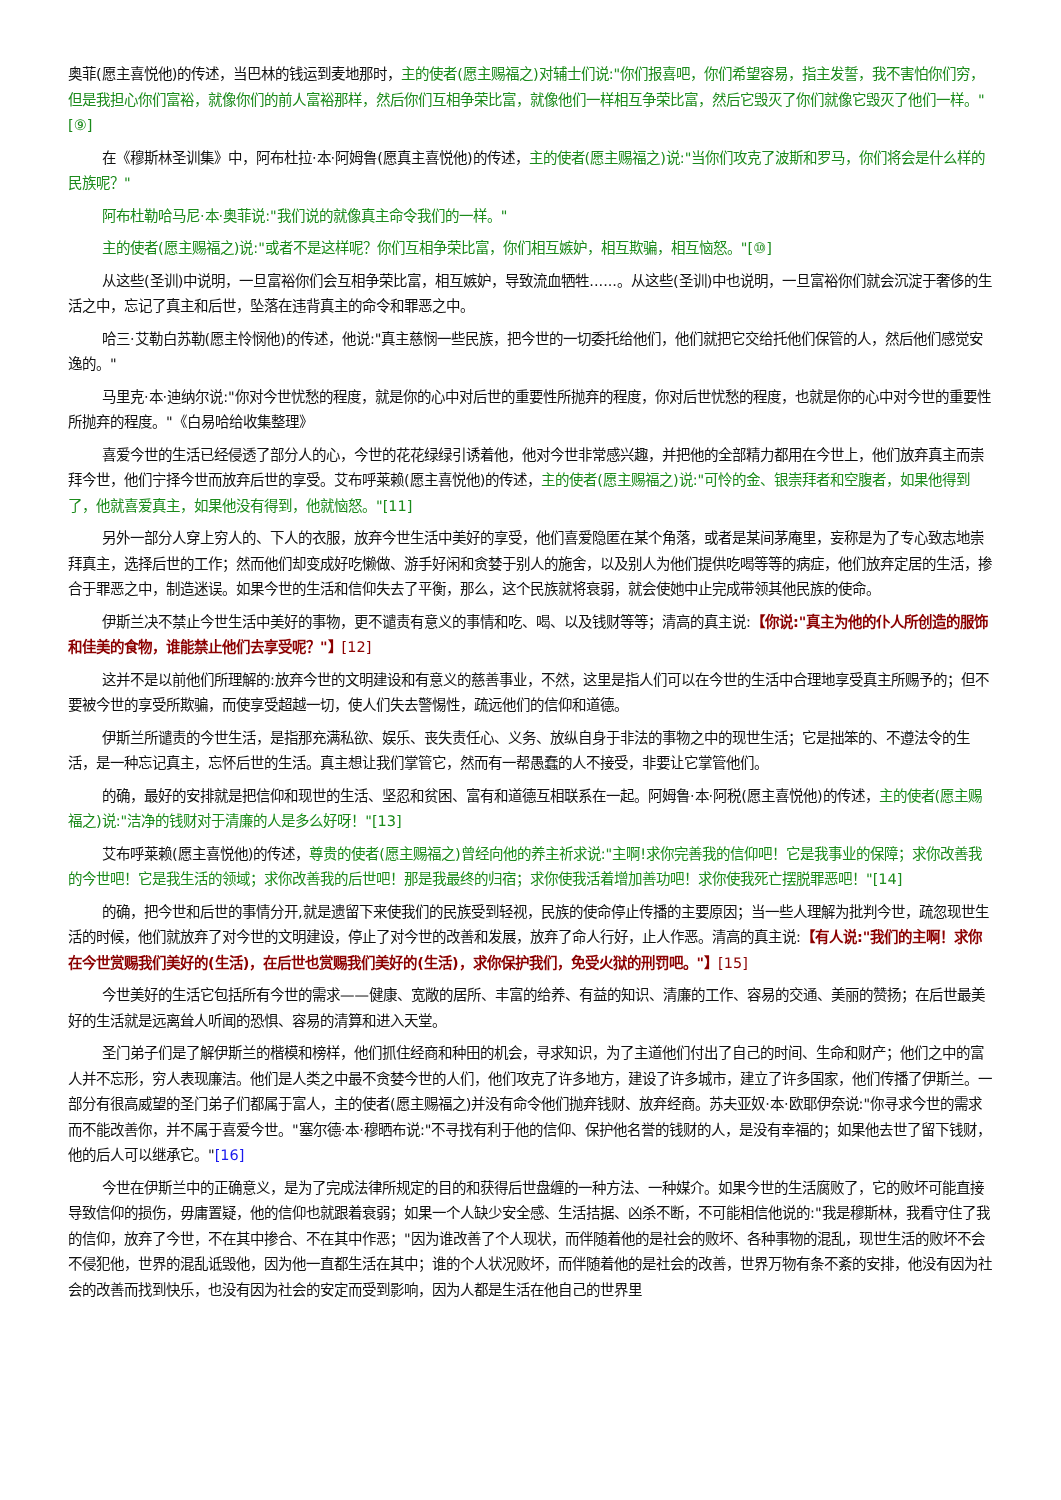奥菲(愿主喜悦他)的传述，当巴林的钱运到麦地那时，主的使者(愿主赐福之)对辅士们说:"你们报喜吧，你们希望容易，指主发誓，我不害怕你们穷，但是我担心你们富裕，就像你们的前人富裕那样，然后你们互相争荣比富，就像他们一样相互争荣比富，然后它毁灭了你们就像它毁灭了他们一样。"[⑨]
在《穆斯林圣训集》中，阿布杜拉·本·阿姆鲁(愿真主喜悦他)的传述，主的使者(愿主赐福之)说:"当你们攻克了波斯和罗马，你们将会是什么样的民族呢？"
阿布杜勒哈马尼·本·奥菲说:"我们说的就像真主命令我们的一样。"
主的使者(愿主赐福之)说:"或者不是这样呢？你们互相争荣比富，你们相互嫉妒，相互欺骗，相互恼怒。"[⑩]
从这些(圣训)中说明，一旦富裕你们会互相争荣比富，相互嫉妒，导致流血牺牲......。从这些(圣训)中也说明，一旦富裕你们就会沉淀于奢侈的生活之中，忘记了真主和后世，坠落在违背真主的命令和罪恶之中。
哈三·艾勒白苏勒(愿主怜悯他)的传述，他说:"真主慈悯一些民族，把今世的一切委托给他们，他们就把它交给托他们保管的人，然后他们感觉安逸的。"
马里克·本·迪纳尔说:"你对今世忧愁的程度，就是你的心中对后世的重要性所抛弃的程度，你对后世忧愁的程度，也就是你的心中对今世的重要性所抛弃的程度。"《白易哈给收集整理》
喜爱今世的生活已经侵透了部分人的心，今世的花花绿绿引诱着他，他对今世非常感兴趣，并把他的全部精力都用在今世上，他们放弃真主而崇拜今世，他们宁择今世而放弃后世的享受。艾布呼莱赖(愿主喜悦他)的传述，主的使者(愿主赐福之)说:"可怜的金、银崇拜者和空腹者，如果他得到了，他就喜爱真主，如果他没有得到，他就恼怒。"[11]
另外一部分人穿上穷人的、下人的衣服，放弃今世生活中美好的享受，他们喜爱隐匿在某个角落，或者是某间茅庵里，妄称是为了专心致志地崇拜真主，选择后世的工作；然而他们却变成好吃懒做、游手好闲和贪婪于别人的施舍，以及别人为他们提供吃喝等等的病症，他们放弃定居的生活，掺合于罪恶之中，制造迷误。如果今世的生活和信仰失去了平衡，那么，这个民族就将衰弱，就会使她中止完成带领其他民族的使命。
伊斯兰决不禁止今世生活中美好的事物，更不谴责有意义的事情和吃、喝、以及钱财等等；清高的真主说:【你说:"真主为他的仆人所创造的服饰和佳美的食物，谁能禁止他们去享受呢？"】[12]
这并不是以前他们所理解的:放弃今世的文明建设和有意义的慈善事业，不然，这里是指人们可以在今世的生活中合理地享受真主所赐予的；但不要被今世的享受所欺骗，而使享受超越一切，使人们失去警惕性，疏远他们的信仰和道德。
伊斯兰所谴责的今世生活，是指那充满私欲、娱乐、丧失责任心、义务、放纵自身于非法的事物之中的现世生活；它是拙笨的、不遵法令的生活，是一种忘记真主，忘怀后世的生活。真主想让我们掌管它，然而有一帮愚蠢的人不接受，非要让它掌管他们。
的确，最好的安排就是把信仰和现世的生活、坚忍和贫困、富有和道德互相联系在一起。阿姆鲁·本·阿税(愿主喜悦他)的传述，主的使者(愿主赐福之)说:"洁净的钱财对于清廉的人是多么好呀！"[13]
艾布呼莱赖(愿主喜悦他)的传述，尊贵的使者(愿主赐福之)曾经向他的养主祈求说:"主啊!求你完善我的信仰吧！它是我事业的保障；求你改善我的今世吧！它是我生活的领域；求你改善我的后世吧！那是我最终的归宿；求你使我活着增加善功吧！求你使我死亡摆脱罪恶吧！"[14]
的确，把今世和后世的事情分开,就是遗留下来使我们的民族受到轻视，民族的使命停止传播的主要原因；当一些人理解为批判今世，疏忽现世生活的时候，他们就放弃了对今世的文明建设，停止了对今世的改善和发展，放弃了命人行好，止人作恶。清高的真主说:【有人说:"我们的主啊！求你在今世赏赐我们美好的(生活)，在后世也赏赐我们美好的(生活)，求你保护我们，免受火狱的刑罚吧。"】[15]
今世美好的生活它包括所有今世的需求——健康、宽敞的居所、丰富的给养、有益的知识、清廉的工作、容易的交通、美丽的赞扬；在后世最美好的生活就是远离耸人听闻的恐惧、容易的清算和进入天堂。
圣门弟子们是了解伊斯兰的楷模和榜样，他们抓住经商和种田的机会，寻求知识，为了主道他们付出了自己的时间、生命和财产；他们之中的富人并不忘形，穷人表现廉洁。他们是人类之中最不贪婪今世的人们，他们攻克了许多地方，建设了许多城市，建立了许多国家，他们传播了伊斯兰。一部分有很高威望的圣门弟子们都属于富人，主的使者(愿主赐福之)并没有命令他们抛弃钱财、放弃经商。苏夫亚奴·本·欧耶伊奈说:"你寻求今世的需求而不能改善你，并不属于喜爱今世。"塞尔德·本·穆晒布说:"不寻找有利于他的信仰、保护他名誉的钱财的人，是没有幸福的；如果他去世了留下钱财，他的后人可以继承它。"[16]
今世在伊斯兰中的正确意义，是为了完成法律所规定的目的和获得后世盘缠的一种方法、一种媒介。如果今世的生活腐败了，它的败坏可能直接导致信仰的损伤，毋庸置疑，他的信仰也就跟着衰弱；如果一个人缺少安全感、生活拮据、凶杀不断，不可能相信他说的:"我是穆斯林，我看守住了我的信仰，放弃了今世，不在其中掺合、不在其中作恶；"因为谁改善了个人现状，而伴随着他的是社会的败坏、各种事物的混乱，现世生活的败坏不会不侵犯他，世界的混乱诋毁他，因为他一直都生活在其中；谁的个人状况败坏，而伴随着他的是社会的改善，世界万物有条不紊的安排，他没有因为社会的改善而找到快乐，也没有因为社会的安定而受到影响，因为人都是生活在他自己的世界里